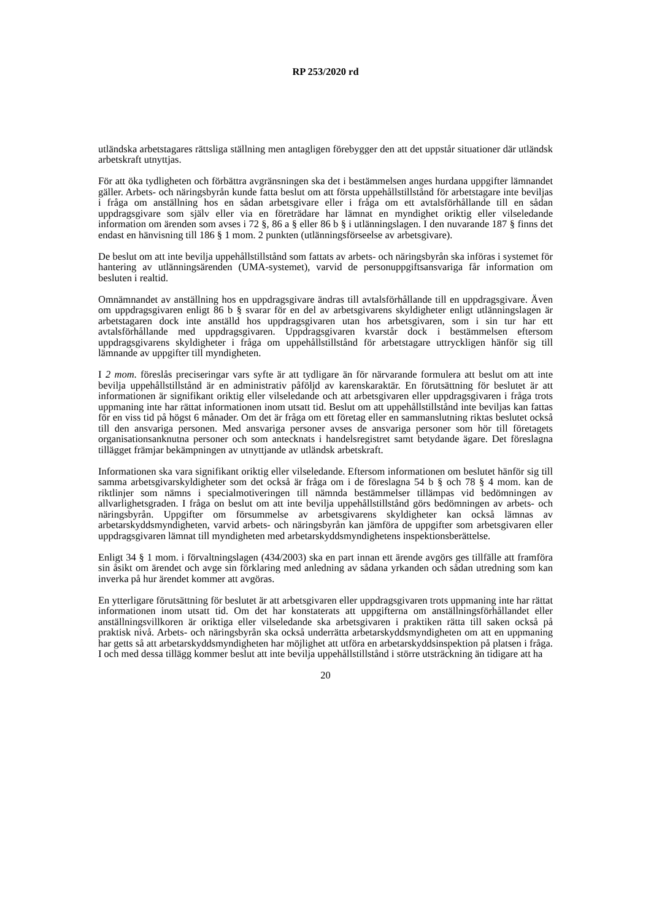RP 253/2020 rd
utländska arbetstagares rättsliga ställning men antagligen förebygger den att det uppstår situationer där utländsk arbetskraft utnyttjas.
För att öka tydligheten och förbättra avgränsningen ska det i bestämmelsen anges hurdana uppgifter lämnandet gäller. Arbets- och näringsbyrån kunde fatta beslut om att första uppehållstillstånd för arbetstagare inte beviljas i fråga om anställning hos en sådan arbetsgivare eller i fråga om ett avtalsförhållande till en sådan uppdragsgivare som själv eller via en företrädare har lämnat en myndighet oriktig eller vilseledande information om ärenden som avses i 72 §, 86 a § eller 86 b § i utlänningslagen. I den nuvarande 187 § finns det endast en hänvisning till 186 § 1 mom. 2 punkten (utlänningsförseelse av arbetsgivare).
De beslut om att inte bevilja uppehållstillstånd som fattats av arbets- och näringsbyrån ska införas i systemet för hantering av utlänningsärenden (UMA-systemet), varvid de personuppgiftsansvariga får information om besluten i realtid.
Omnämnandet av anställning hos en uppdragsgivare ändras till avtalsförhållande till en uppdragsgivare. Även om uppdragsgivaren enligt 86 b § svarar för en del av arbetsgivarens skyldigheter enligt utlänningslagen är arbetstagaren dock inte anställd hos uppdragsgivaren utan hos arbetsgivaren, som i sin tur har ett avtalsförhållande med uppdragsgivaren. Uppdragsgivaren kvarstår dock i bestämmelsen eftersom uppdragsgivarens skyldigheter i fråga om uppehållstillstånd för arbetstagare uttryckligen hänför sig till lämnande av uppgifter till myndigheten.
I 2 mom. föreslås preciseringar vars syfte är att tydligare än för närvarande formulera att beslut om att inte bevilja uppehållstillstånd är en administrativ påföljd av karenskaraktär. En förutsättning för beslutet är att informationen är signifikant oriktig eller vilseledande och att arbetsgivaren eller uppdragsgivaren i fråga trots uppmaning inte har rättat informationen inom utsatt tid. Beslut om att uppehållstillstånd inte beviljas kan fattas för en viss tid på högst 6 månader. Om det är fråga om ett företag eller en sammanslutning riktas beslutet också till den ansvariga personen. Med ansvariga personer avses de ansvariga personer som hör till företagets organisationsanknutna personer och som antecknats i handelsregistret samt betydande ägare. Det föreslagna tillägget främjar bekämpningen av utnyttjande av utländsk arbetskraft.
Informationen ska vara signifikant oriktig eller vilseledande. Eftersom informationen om beslutet hänför sig till samma arbetsgivarskyldigheter som det också är fråga om i de föreslagna 54 b § och 78 § 4 mom. kan de riktlinjer som nämns i specialmotiveringen till nämnda bestämmelser tillämpas vid bedömningen av allvarlighetsgraden. I fråga on beslut om att inte bevilja uppehållstillstånd görs bedömningen av arbets- och näringsbyrån. Uppgifter om försummelse av arbetsgivarens skyldigheter kan också lämnas av arbetarskyddsmyndigheten, varvid arbets- och näringsbyrån kan jämföra de uppgifter som arbetsgivaren eller uppdragsgivaren lämnat till myndigheten med arbetarskyddsmyndighetens inspektionsberättelse.
Enligt 34 § 1 mom. i förvaltningslagen (434/2003) ska en part innan ett ärende avgörs ges tillfälle att framföra sin åsikt om ärendet och avge sin förklaring med anledning av sådana yrkanden och sådan utredning som kan inverka på hur ärendet kommer att avgöras.
En ytterligare förutsättning för beslutet är att arbetsgivaren eller uppdragsgivaren trots uppmaning inte har rättat informationen inom utsatt tid. Om det har konstaterats att uppgifterna om anställningsförhållandet eller anställningsvillkoren är oriktiga eller vilseledande ska arbetsgivaren i praktiken rätta till saken också på praktisk nivå. Arbets- och näringsbyrån ska också underrätta arbetarskyddsmyndigheten om att en uppmaning har getts så att arbetarskyddsmyndigheten har möjlighet att utföra en arbetarskyddsinspektion på platsen i fråga. I och med dessa tillägg kommer beslut att inte bevilja uppehållstillstånd i större utsträckning än tidigare att ha
20